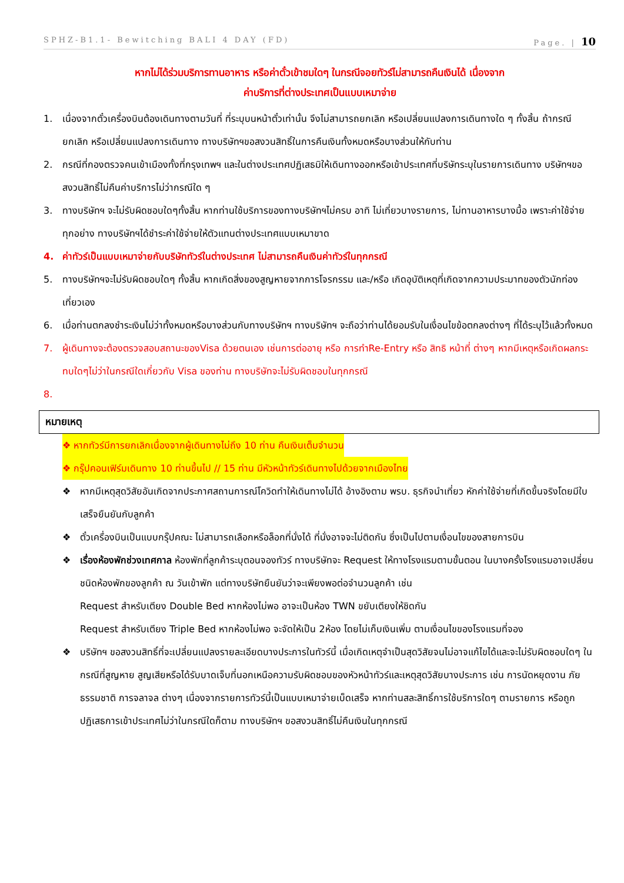SPHZ-B1.1- Bewitching BALI 4 DAY (FD) Page. | 10
หากไม่ได้ร่วมบริการทานอาหาร หรือค่าตั๋วเข้าชมใดๆ ในกรณีจอยทัวร์ไม่สามารถคืนเงินได้ เนื่องจาก
ค่าบริการที่ต่างประเทศเป็นแบบเหมาจ่าย
1. เนื่องจากตั๋วเครื่องบินต้องเดินทางตามวันที่ ที่ระบุบนหน้าตั๋วเท่านั้น จึงไม่สามารถยกเลิก หรือเปลี่ยนแปลงการเดินทางใด ๆ ทั้งสิ้น ถ้ากรณียกเลิก หรือเปลี่ยนแปลงการเดินทาง ทางบริษัทฯขอสงวนสิทธิ์ในการคืนเงินทั้งหมดหรือบางส่วนให้กับท่าน
2. กรณีที่กองตรวจคนเข้าเมืองทั้งที่กรุงเทพฯ และในต่างประเทศปฏิเสธมิให้เดินทางออกหรือเข้าประเทศที่บริษัทระบุในรายการเดินทาง บริษัทฯขอสงวนสิทธิ์ไม่คืนค่าบริการไม่ว่ากรณีใด ๆ
3. ทางบริษัทฯ จะไม่รับผิดชอบใดๆทั้งสิ้น หากท่านใช้บริการของทางบริษัทฯไม่ครบ อาทิ ไม่เที่ยวบางรายการ, ไม่ทานอาหารบางมื้อ เพราะค่าใช้จ่ายทุกอย่าง ทางบริษัทฯได้ชำระค่าใช้จ่ายให้ตัวแทนต่างประเทศแบบเหมาขาด
4. ค่าทัวร์เป็นแบบเหมาจ่ายกับบริษัททัวร์ในต่างประเทศ ไม่สามารถคืนเงินค่าทัวร์ในทุกกรณี
5. ทางบริษัทฯจะไม่รับผิดชอบใดๆ ทั้งสิ้น หากเกิดสิ่งของสูญหายจากการโจรกรรม และ/หรือ เกิดอุบัติเหตุที่เกิดจากความประมาทของตัวนักท่องเที่ยวเอง
6. เมื่อท่านตกลงชำระเงินไม่ว่าทั้งหมดหรือบางส่วนกับทางบริษัทฯ ทางบริษัทฯ จะถือว่าท่านได้ยอมรับในเงื่อนไขข้อตกลงต่างๆ ที่ได้ระบุไว้แล้วทั้งหมด
7. ผู้เดินทางจะต้องตรวจสอบสถานะของVisa ด้วยตนเอง เช่นการต่ออายุ หรือ การทำRe-Entry หรือ สิทธิ หน้าที่ ต่างๆ หากมีเหตุหรือเกิดผลกระทบใดๆไม่ว่าในกรณีใดเกี่ยวกับ Visa ของท่าน ทางบริษัทจะไม่รับผิดชอบในทุกกรณี
8.
หมายเหตุ
❖ หากทัวร์มีการยกเลิกเนื่องจากผู้เดินทางไม่ถึง 10 ท่าน คืนเงินเต็มจำนวน
❖ กรุ๊ปคอนเฟิร์มเดินทาง 10 ท่านขึ้นไป // 15 ท่าน มีหัวหน้าทัวร์เดินทางไปด้วยจากเมืองไทย
❖ หากมีเหตุสุดวิสัยอันเกิดจากประกาศสถานการณ์โควิดทำให้เดินทางไม่ได้ อ้างอิงตาม พรบ. ธุรกิจนำเที่ยว หักค่าใช้จ่ายที่เกิดขึ้นจริงโดยมีใบเสร็จยืนยันกับลูกค้า
❖ ตั๋วเครื่องบินเป็นแบบกรุ๊ปคณะ ไม่สามารถเลือกหรือล็อกที่นั่งได้ ที่นั่งอาจจะไม่ติดกัน ซึ่งเป็นไปตามเงื่อนไขของสายการบิน
❖ เรื่องห้องพักช่วงเทศกาล ห้องพักที่ลูกค้าระบุตอนจองทัวร์ ทางบริษัทจะ Request ให้ทางโรงแรมตามขั้นตอน ในบางครั้งโรงแรมอาจเปลี่ยนชนิดห้องพักของลูกค้า ณ วันเข้าพัก แต่ทางบริษัทยืนยันว่าจะเพียงพอต่อจำนวนลูกค้า เช่น
Request สำหรับเตียง Double Bed หากห้องไม่พอ อาจะเป็นห้อง TWN ขยับเตียงให้ชิดกัน
Request สำหรับเตียง Triple Bed หากห้องไม่พอ จะจัดให้เป็น 2ห้อง โดยไม่เก็บเงินเพิ่ม ตามเงื่อนไขของโรงแรมที่จอง
❖ บริษัทฯ ขอสงวนสิทธิ์ที่จะเปลี่ยนแปลงรายละเอียดบางประการในทัวร์นี้ เมื่อเกิดเหตุจำเป็นสุดวิสัยจนไม่อาจแก้ไขได้และจะไม่รับผิดชอบใดๆ ในกรณีที่สูญหาย สูญเสียหรือได้รับบาดเจ็บที่นอกเหนือความรับผิดชอบของหัวหน้าทัวร์และเหตุสุดวิสัยบางประการ เช่น การนัดหยุดงาน ภัยธรรมชาติ การจลาจล ต่างๆ เนื่องจากรายการทัวร์นี้เป็นแบบเหมาจ่ายเบ็ดเสร็จ หากท่านสละสิทธิ์การใช้บริการใดๆ ตามรายการ หรือถูกปฏิเสธการเข้าประเทศไม่ว่าในกรณีใดก็ตาม ทางบริษัทฯ ขอสงวนสิทธิ์ไม่คืนเงินในทุกกรณี